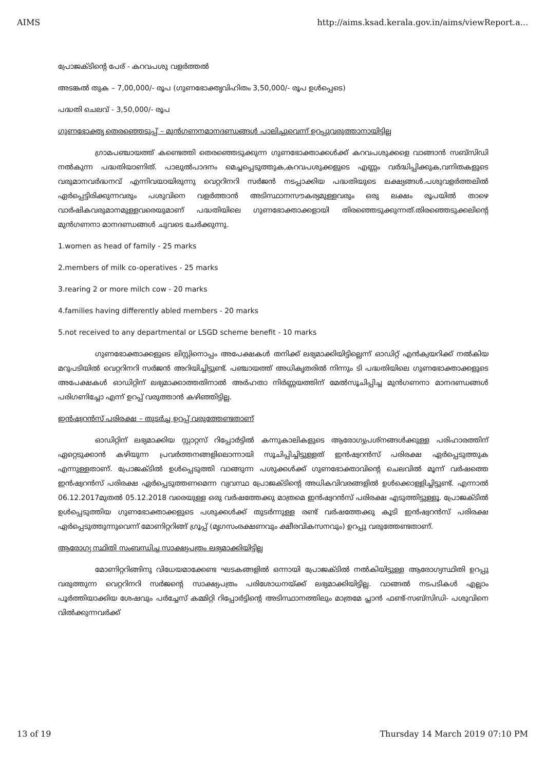AIMS http://aims.ksad.kerala.gov.in/aims/viewReport.a...
പ്രോജക്ടിന്റെ പേര് - കറവപശു വളർത്തൽ
അടങ്കൽ തുക – 7,00,000/- രൂപ (ഗുണഭോക്തൃവിഹിതം 3,50,000/- രൂപ ഉൾപ്പെടെ)
പദ്ധതി ചെലവ് - 3,50,000/- രൂപ
ഗുണഭോക്തൃ തെരഞ്ഞെടുപ്പ് – മുൻഗണനമാനദണ്ഡങ്ങൾ പാലിച്ചുവെന്ന് ഉറപ്പുവരുത്താനായിട്ടില്ല
ഗ്രാമപഞ്ചായത്ത് കണ്ടെത്തി തെരഞ്ഞെടുക്കുന്ന ഗുണഭോക്താക്കൾക്ക് കറവപശുക്കളെ വാങ്ങാൻ സബ്സിഡി നൽകുന്ന പദ്ധതിയാണിത്. പാലുൽപാദനം മെച്ചപ്പെടുത്തുക,കറവപശുക്കളുടെ എണ്ണം വർദ്ധിപ്പിക്കുക,വനിതകളുടെ വരുമാനവർദ്ധനവ് എന്നിവയായിരുന്നു വെറ്ററിനറി സർജൻ നടപ്പാക്കിയ പദ്ധതിയുടെ ലക്ഷ്യങ്ങൾ.പശുവളർത്തലിൽ ഏർപ്പെട്ടിരിക്കുന്നവരും പശുവിനെ വളർത്താൻ അടിസ്ഥാനസൗകര്യമുള്ളവരും ഒരു ലക്ഷം രൂപയിൽ താഴെ വാർഷികവരുമാനമുള്ളവരെയുമാണ് പദ്ധതിയിലെ ഗുണഭോക്താക്കളായി തിരഞ്ഞെടുക്കുന്നത്.തിരഞ്ഞെടുക്കലിന്റെ മുൻഗണനാ മാനദണ്ഡങ്ങൾ ചുവടെ ചേർക്കുന്നു.
1.women as head of family - 25 marks
2.members of milk co-operatives - 25 marks
3.rearing 2 or more milch cow - 20 marks
4.families having differently abled members - 20 marks
5.not received to any departmental or LSGD scheme benefit - 10 marks
ഗുണഭോക്താക്കളുടെ ലിസ്റ്റിനൊപ്പം അപേക്ഷകൾ തനിക്ക് ലഭ്യമാക്കിയിട്ടില്ലെന്ന് ഓഡിറ്റ് എൻക്വയറിക്ക് നൽകിയ മറുപടിയിൽ വെറ്ററിനറി സർജൻ അറിയിച്ചിട്ടുണ്ട്. പഞ്ചായത്ത് അധികൃതരിൽ നിന്നും ടി പദ്ധതിയിലെ ഗുണഭോക്താക്കളുടെ അപേക്ഷകൾ ഓഡിറ്റിന് ലഭ്യമാക്കാത്തതിനാൽ അർഹതാ നിർണ്ണയത്തിന് മേൽസൂചിപ്പിച്ച മുൻഗണനാ മാനദണ്ഡങ്ങൾ പരിഗണിച്ചോ എന്ന് ഉറപ്പ് വരുത്താൻ കഴിഞ്ഞിട്ടില്ല.
ഇൻഷ്വറൻസ് പരിരക്ഷ – തുടർച്ച ഉറപ്പ് വരുത്തേണ്ടതാണ്
ഓഡിറ്റിന് ലഭ്യമാക്കിയ സ്റ്റാറ്റസ് റിപ്പോർട്ടിൽ കന്നുകാലികളുടെ ആരോഗ്യപ്രശ്നങ്ങൾക്കുള്ള പരിഹാരത്തിന് ഏറ്റെടുക്കാൻ കഴിയുന്ന പ്രവർത്തനങ്ങളിലൊന്നായി സൂചിപ്പിച്ചിട്ടുള്ളത് ഇൻഷ്വറൻസ് പരിരക്ഷ ഏർപ്പെടുത്തുക എന്നുള്ളതാണ്. പ്രോജക്ടിൽ ഉൾപ്പെടുത്തി വാങ്ങുന്ന പശുക്കൾക്ക് ഗുണഭോക്താവിന്റെ ചെലവിൽ മൂന്ന് വർഷത്തെ ഇൻഷ്വറൻസ് പരിരക്ഷ ഏർപ്പെടുത്തണമെന്ന വ്യവസ്ഥ പ്രോജക്ടിന്റെ അധികവിവരങ്ങളിൽ ഉൾക്കൊള്ളിച്ചിട്ടുണ്ട്. എന്നാൽ 06.12.2017മുതൽ 05.12.2018 വരെയുള്ള ഒരു വർഷത്തേക്കു മാത്രമെ ഇൻഷ്വറൻസ് പരിരക്ഷ എടുത്തിട്ടുള്ളൂ. പ്രോജക്ടിൽ ഉൾപ്പെടുത്തിയ ഗുണഭോക്താക്കളുടെ പശുക്കൾക്ക് തുടർന്നുള്ള രണ്ട് വർഷത്തേക്കു കൂടി ഇൻഷ്വറൻസ് പരിരക്ഷ ഏർപ്പെടുത്തുന്നുവെന്ന് മോണിറ്ററിങ്ങ് ഗ്രൂപ്പ് (മൃഗസംരക്ഷണവും ക്ഷീരവികസനവും) ഉറപ്പു വരുത്തേണ്ടതാണ്.
ആരോഗ്യ സ്ഥിതി സംബന്ധിച്ച സാക്ഷ്യപത്രം ലഭ്യമാക്കിയിട്ടില്ല
മോണിറ്ററിങ്ങിനു വിധേയമാക്കേണ്ട ഘടകങ്ങളിൽ ഒന്നായി പ്രോജക്ടിൽ നൽകിയിട്ടുള്ള ആരോഗ്യസ്ഥിതി ഉറപ്പു വരുത്തുന്ന വെറ്ററിനറി സർജന്റെ സാക്ഷ്യപത്രം പരിശോധനയ്ക്ക് ലഭ്യമാക്കിയിട്ടില്ല. വാങ്ങൽ നടപടികൾ എല്ലാം പൂർത്തിയാക്കിയ ശേഷവും പർച്ചേസ് കമ്മിറ്റി റിപ്പോർട്ടിന്റെ അടിസ്ഥാനത്തിലും മാത്രമേ പ്ലാൻ ഫണ്ട്-സബ്സിഡി- പശുവിനെ വിൽക്കുന്നവർക്ക്
13 of 19 Thursday 14 March 2019 07:10 PM